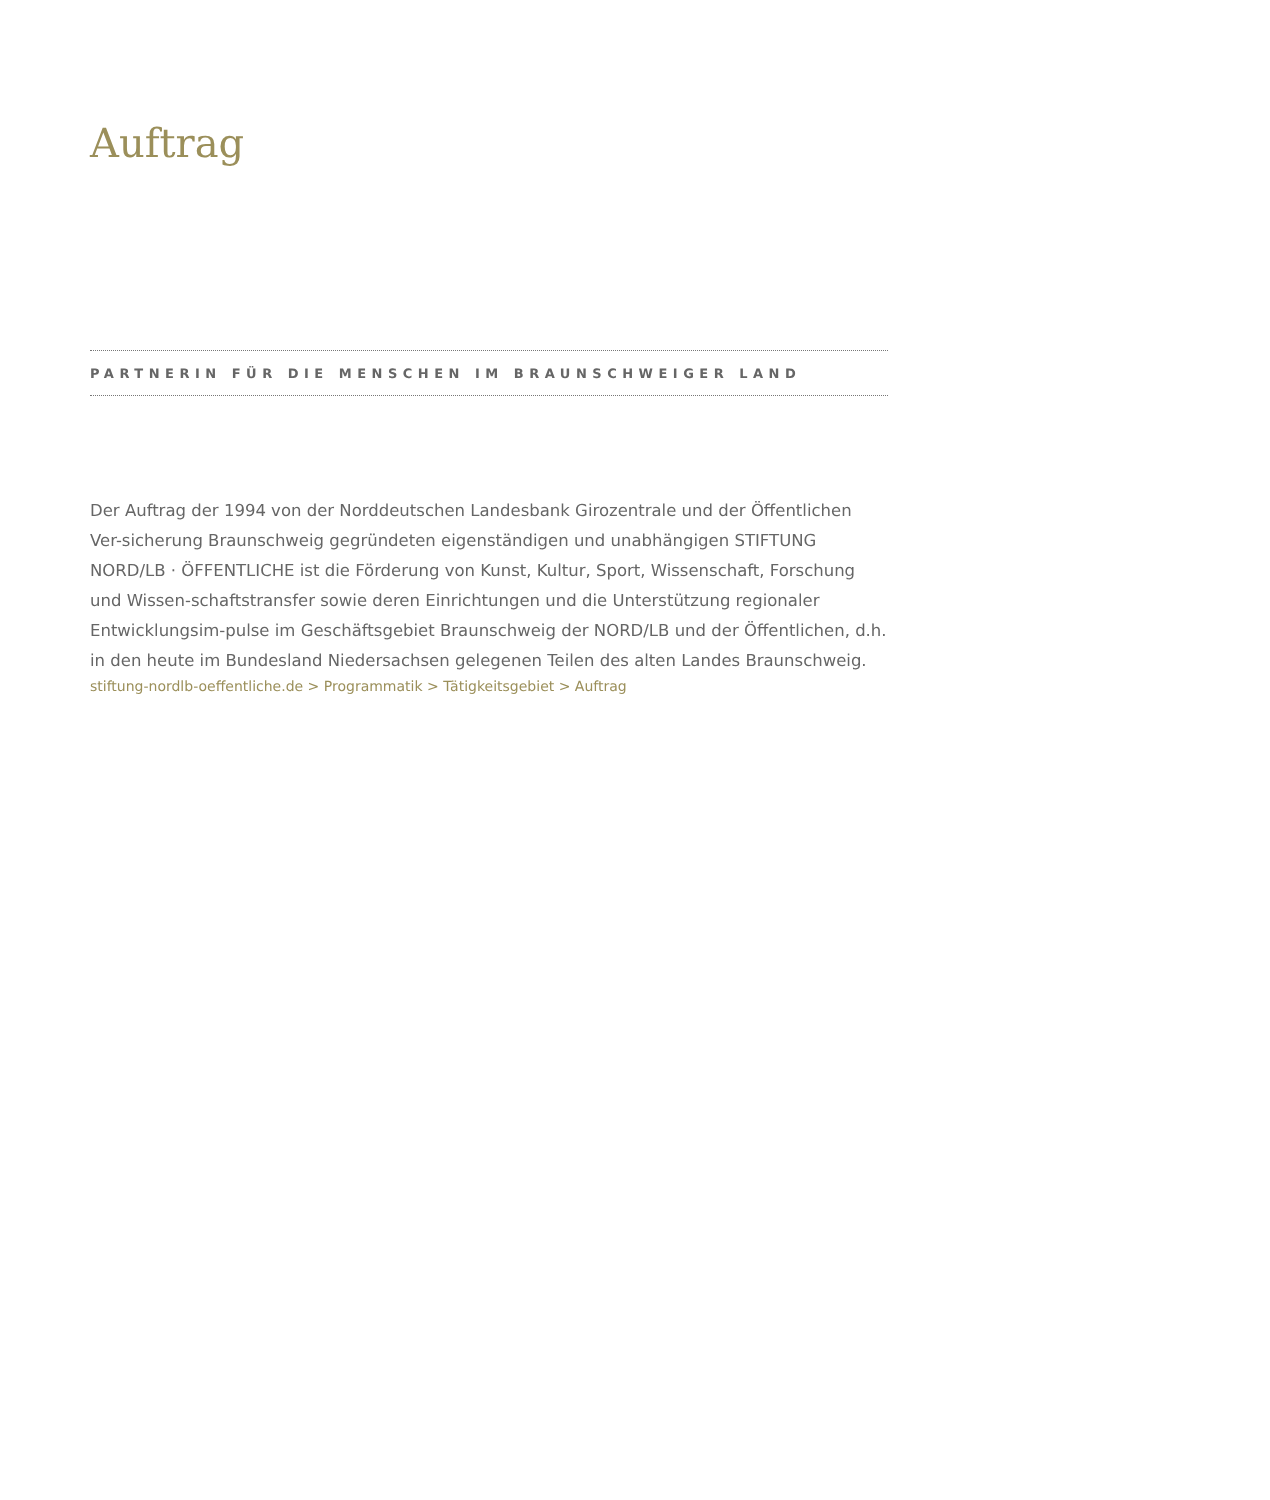Auftrag
PARTNERIN FÜR DIE MENSCHEN IM BRAUNSCHWEIGER LAND
Der Auftrag der 1994 von der Norddeutschen Landesbank Girozentrale und der Öffentlichen Ver-sicherung Braunschweig gegründeten eigenständigen und unabhängigen STIFTUNG NORD/LB · ÖFFENTLICHE ist die Förderung von Kunst, Kultur, Sport, Wissenschaft, Forschung und Wissen-schaftstransfer sowie deren Einrichtungen und die Unterstützung regionaler Entwicklungsim-pulse im Geschäftsgebiet Braunschweig der NORD/LB und der Öffentlichen, d.h. in den heute im Bundesland Niedersachsen gelegenen Teilen des alten Landes Braunschweig.
stiftung-nordlb-oeffentliche.de > Programmatik > Tätigkeitsgebiet > Auftrag